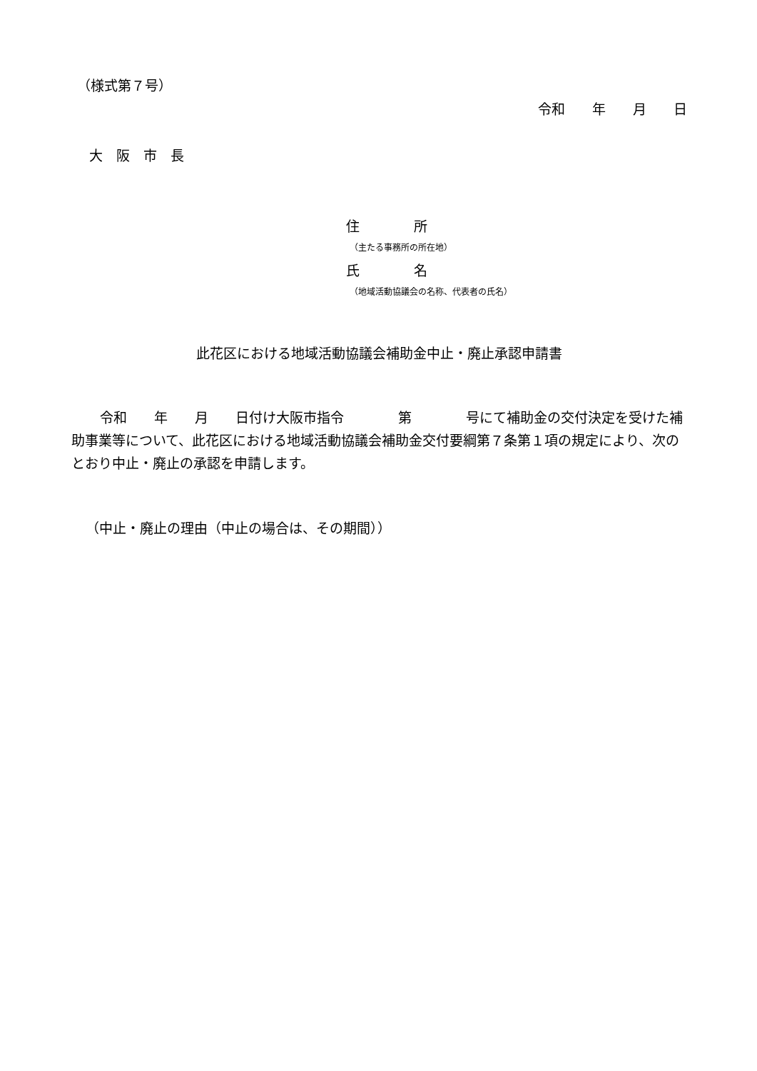（様式第７号）
令和　　年　　月　　日
大　阪　市　長
住　　　　所
（主たる事務所の所在地）
氏　　　　名
（地域活動協議会の名称、代表者の氏名）
此花区における地域活動協議会補助金中止・廃止承認申請書
令和　　年　　月　　日付け大阪市指令　　　　第　　　　号にて補助金の交付決定を受けた補助事業等について、此花区における地域活動協議会補助金交付要綱第７条第１項の規定により、次のとおり中止・廃止の承認を申請します。
（中止・廃止の理由（中止の場合は、その期間））